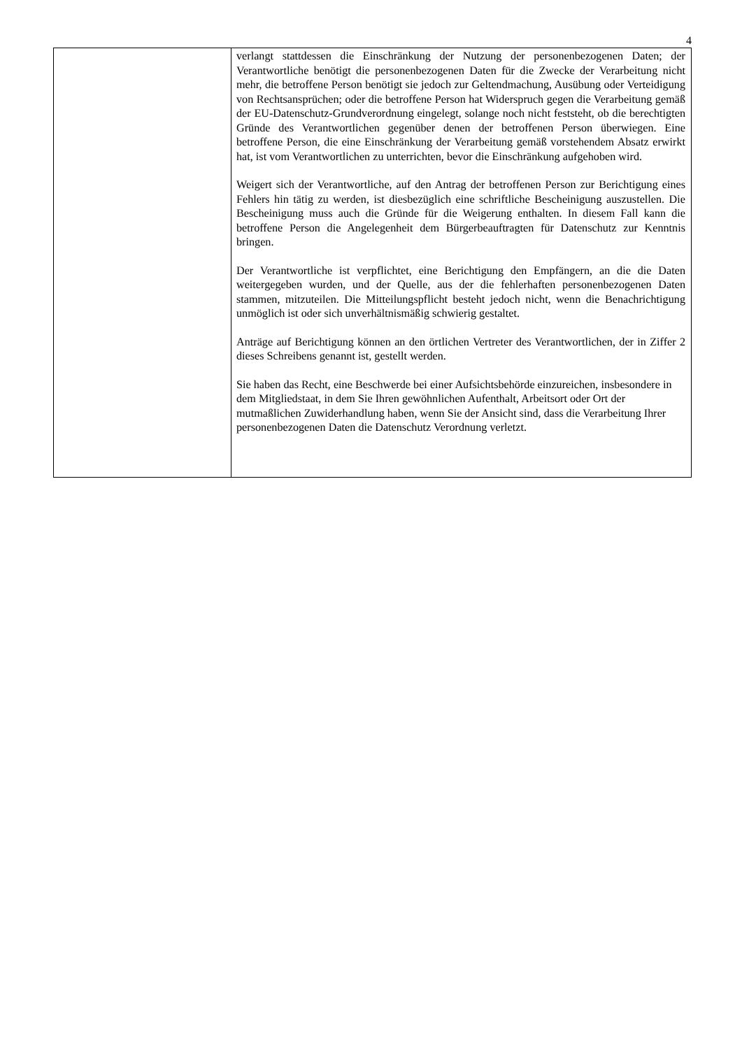4
| | verlangt stattdessen die Einschränkung der Nutzung der personenbezogenen Daten; der Verantwortliche benötigt die personenbezogenen Daten für die Zwecke der Verarbeitung nicht mehr, die betroffene Person benötigt sie jedoch zur Geltendmachung, Ausübung oder Verteidigung von Rechtsansprüchen; oder die betroffene Person hat Widerspruch gegen die Verarbeitung gemäß der EU-Datenschutz-Grundverordnung eingelegt, solange noch nicht feststeht, ob die berechtigten Gründe des Verantwortlichen gegenüber denen der betroffenen Person überwiegen. Eine betroffene Person, die eine Einschränkung der Verarbeitung gemäß vorstehendem Absatz erwirkt hat, ist vom Verantwortlichen zu unterrichten, bevor die Einschränkung aufgehoben wird. Weigert sich der Verantwortliche, auf den Antrag der betroffenen Person zur Berichtigung eines Fehlers hin tätig zu werden, ist diesbezüglich eine schriftliche Bescheinigung auszustellen. Die Bescheinigung muss auch die Gründe für die Weigerung enthalten. In diesem Fall kann die betroffene Person die Angelegenheit dem Bürgerbeauftragten für Datenschutz zur Kenntnis bringen. Der Verantwortliche ist verpflichtet, eine Berichtigung den Empfängern, an die die Daten weitergegeben wurden, und der Quelle, aus der die fehlerhaften personenbezogenen Daten stammen, mitzuteilen. Die Mitteilungspflicht besteht jedoch nicht, wenn die Benachrichtigung unmöglich ist oder sich unverhältnismäßig schwierig gestaltet. Anträge auf Berichtigung können an den örtlichen Vertreter des Verantwortlichen, der in Ziffer 2 dieses Schreibens genannt ist, gestellt werden. Sie haben das Recht, eine Beschwerde bei einer Aufsichtsbehörde einzureichen, insbesondere in dem Mitgliedstaat, in dem Sie Ihren gewöhnlichen Aufenthalt, Arbeitsort oder Ort der mutmaßlichen Zuwiderhandlung haben, wenn Sie der Ansicht sind, dass die Verarbeitung Ihrer personenbezogenen Daten die Datenschutz Verordnung verletzt. |